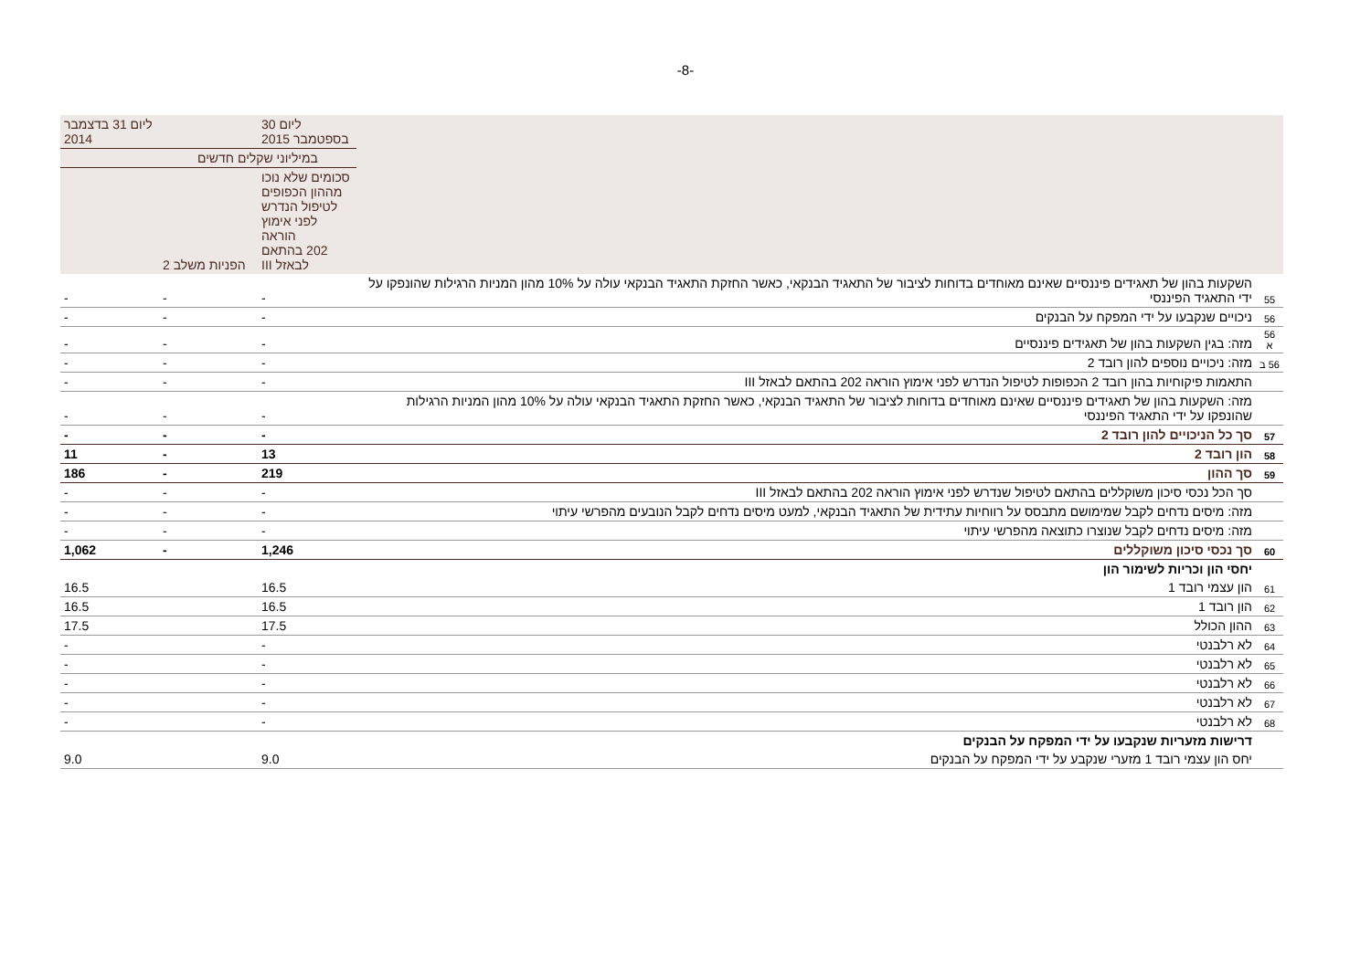-8-
| | | ליום 30 בספטמבר 2015 | | ליום 31 בדצמבר 2014 |
| --- | --- | --- | --- | --- |
| | | במיליוני שקלים חדשים | | |
| | | סכומים שלא נוכו מההון הכפופים לטיפול הנדרש לפני אימוץ הוראה 202 בהתאם לבאזל III | הפניות משלב 2 | |
| 55 | השקעות בהון של תאגידים פיננסיים שאינם מאוחדים בדוחות לציבור של התאגיד הבנקאי, כאשר החזקת התאגיד הבנקאי עולה על 10% מהון המניות הרגילות שהונפקו על ידי התאגיד הפיננסי | - | - | - |
| 56 | ניכויים שנקבעו על ידי המפקח על הבנקים | - | - | - |
| 56 א | מזה: בגין השקעות בהון של תאגידים פיננסיים | - | - | - |
| 56 ב | מזה: ניכויים נוספים להון רובד 2 | - | - | - |
| | התאמות פיקוחיות בהון רובד 2 הכפופות לטיפול הנדרש לפני אימוץ הוראה 202 בהתאם לבאזל III | - | - | - |
| | מזה: השקעות בהון של תאגידים פיננסיים שאינם מאוחדים בדוחות לציבור של התאגיד הבנקאי, כאשר החזקת התאגיד הבנקאי עולה על 10% מהון המניות הרגילות שהונפקו על ידי התאגיד הפיננסי | - | - | - |
| 57 | סך כל הניכויים להון רובד 2 | - | - | - |
| 58 | הון רובד 2 | 13 | - | 11 |
| 59 | סך ההון | 219 | - | 186 |
| | סך הכל נכסי סיכון משוקללים בהתאם לטיפול שנדרש לפני אימוץ הוראה 202 בהתאם לבאזל III | - | - | - |
| | מזה: מיסים נדחים לקבל שמימושם מתבסס על רווחיות עתידית של התאגיד הבנקאי, למעט מיסים נדחים לקבל הנובעים מהפרשי עיתוי | - | - | - |
| | מזה: מיסים נדחים לקבל שנוצרו כתוצאה מהפרשי עיתוי | - | - | - |
| 60 | סך נכסי סיכון משוקללים | 1,246 | - | 1,062 |
| | יחסי הון וכריות לשימור הון | | | |
| 61 | הון עצמי רובד 1 | 16.5 | | 16.5 |
| 62 | הון רובד 1 | 16.5 | | 16.5 |
| 63 | ההון הכולל | 17.5 | | 17.5 |
| 64 | לא רלבנטי | - | | - |
| 65 | לא רלבנטי | - | | - |
| 66 | לא רלבנטי | - | | - |
| 67 | לא רלבנטי | - | | - |
| 68 | לא רלבנטי | - | | - |
| | דרישות מזעריות שנקבעו על ידי המפקח על הבנקים | | | |
| | יחס הון עצמי רובד 1 מזערי שנקבע על ידי המפקח על הבנקים | 9.0 | | 9.0 |